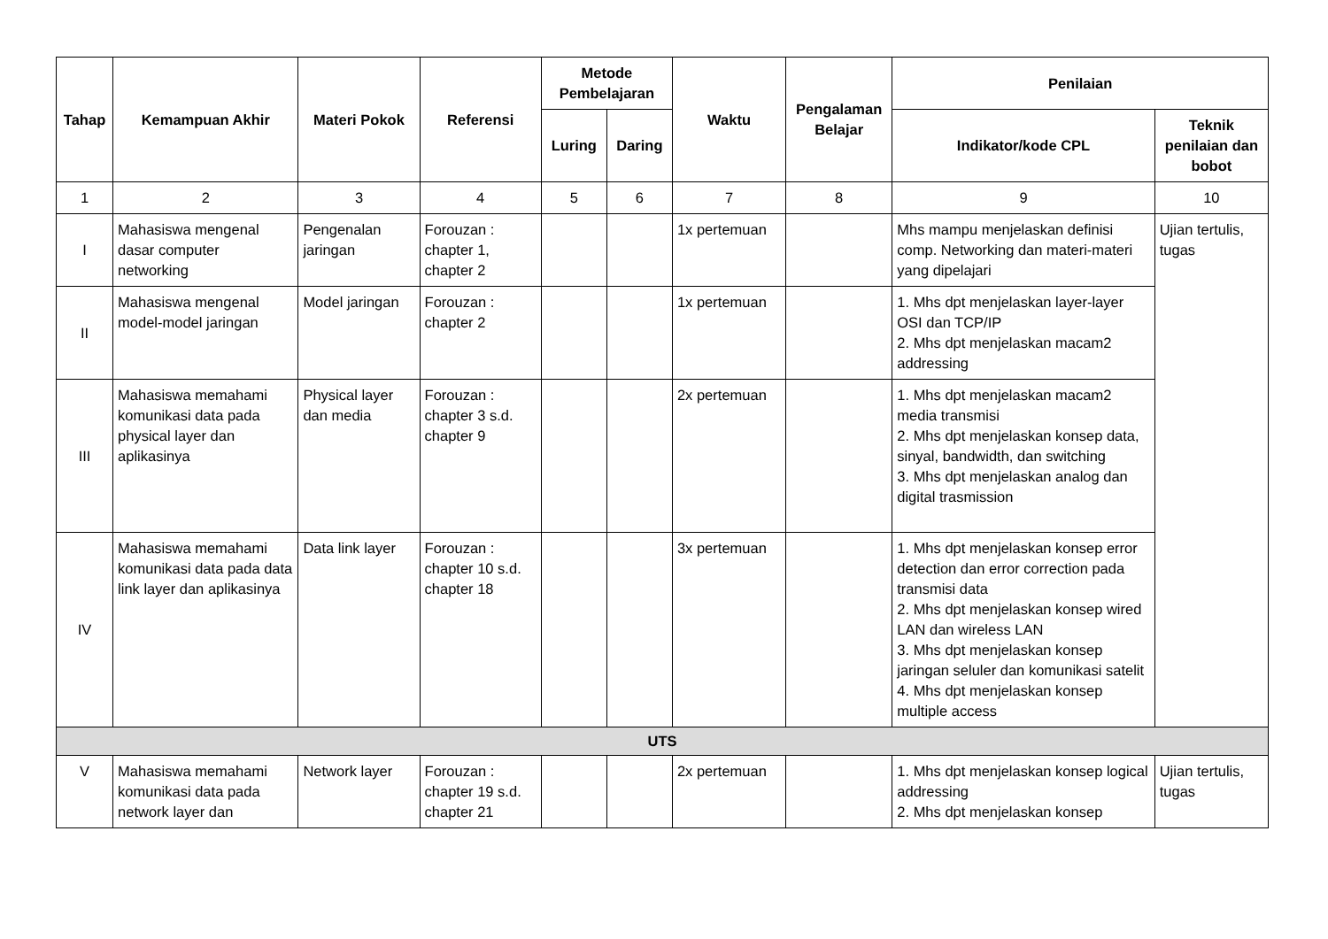| Tahap | Kemampuan Akhir | Materi Pokok | Referensi | Metode Pembelajaran | | Waktu | Pengalaman Belajar | Penilaian | |
| --- | --- | --- | --- | --- | --- | --- | --- | --- | --- |
| | | | | Luring | Daring | | | Indikator/kode CPL | Teknik penilaian dan bobot |
| 1 | 2 | 3 | 4 | 5 | 6 | 7 | 8 | 9 | 10 |
| I | Mahasiswa mengenal dasar computer networking | Pengenalan jaringan | Forouzan : chapter 1, chapter 2 | | | 1x pertemuan | | Mhs mampu menjelaskan definisi comp. Networking dan materi-materi yang dipelajari | Ujian tertulis, tugas |
| II | Mahasiswa mengenal model-model jaringan | Model jaringan | Forouzan : chapter 2 | | | 1x pertemuan | | 1. Mhs dpt menjelaskan layer-layer OSI dan TCP/IP 2. Mhs dpt menjelaskan macam2 addressing | |
| III | Mahasiswa memahami komunikasi data pada physical layer dan aplikasinya | Physical layer dan media | Forouzan : chapter 3 s.d. chapter 9 | | | 2x pertemuan | | 1. Mhs dpt menjelaskan macam2 media transmisi 2. Mhs dpt menjelaskan konsep data, sinyal, bandwidth, dan switching 3. Mhs dpt menjelaskan analog dan digital trasmission | |
| IV | Mahasiswa memahami komunikasi data pada data link layer dan aplikasinya | Data link layer | Forouzan : chapter 10 s.d. chapter 18 | | | 3x pertemuan | | 1. Mhs dpt menjelaskan konsep error detection dan error correction pada transmisi data 2. Mhs dpt menjelaskan konsep wired LAN dan wireless LAN 3. Mhs dpt menjelaskan konsep jaringan seluler dan komunikasi satelit 4. Mhs dpt menjelaskan konsep multiple access | |
| UTS | | | | | | | | | |
| V | Mahasiswa memahami komunikasi data pada network layer dan | Network layer | Forouzan : chapter 19 s.d. chapter 21 | | | 2x pertemuan | | 1. Mhs dpt menjelaskan konsep logical addressing 2. Mhs dpt menjelaskan konsep | Ujian tertulis, tugas |